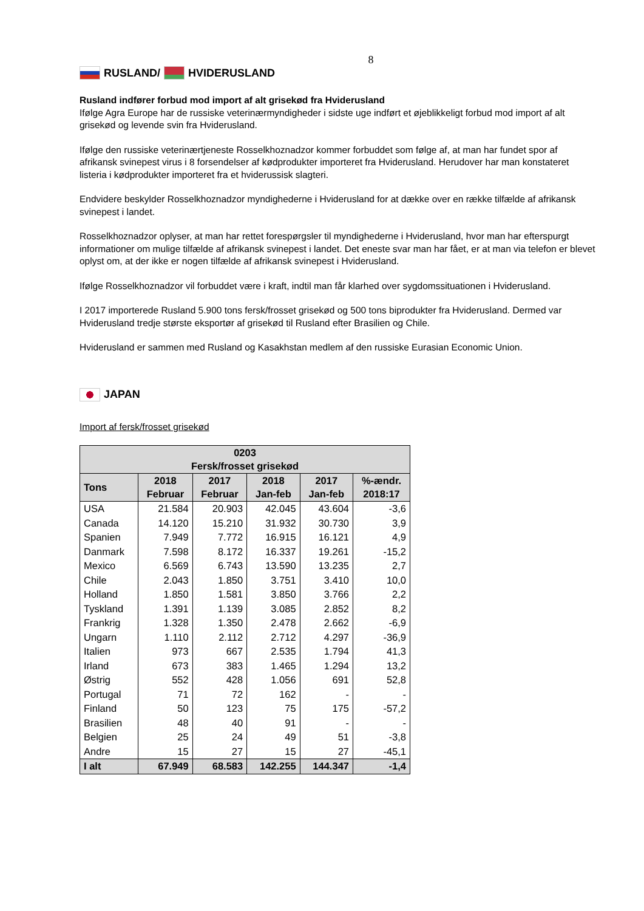8
RUSLAND/ HVIDERUSLAND
Rusland indfører forbud mod import af alt grisekød fra Hviderusland
Ifølge Agra Europe har de russiske veterinærmyndigheder i sidste uge indført et øjeblikkeligt forbud mod import af alt grisekød og levende svin fra Hviderusland.
Ifølge den russiske veterinærtjeneste Rosselkhoznadzor kommer forbuddet som følge af, at man har fundet spor af afrikansk svinepest virus i 8 forsendelser af kødprodukter importeret fra Hviderusland. Herudover har man konstateret listeria i kødprodukter importeret fra et hviderussisk slagteri.
Endvidere beskylder Rosselkhoznadzor myndighederne i Hviderusland for at dække over en række tilfælde af afrikansk svinepest i landet.
Rosselkhoznadzor oplyser, at man har rettet forespørgsler til myndighederne i Hviderusland, hvor man har efterspurgt informationer om mulige tilfælde af afrikansk svinepest i landet. Det eneste svar man har fået, er at man via telefon er blevet oplyst om, at der ikke er nogen tilfælde af afrikansk svinepest i Hviderusland.
Ifølge Rosselkhoznadzor vil forbuddet være i kraft, indtil man får klarhed over sygdomssituationen i Hviderusland.
I 2017 importerede Rusland 5.900 tons fersk/frosset grisekød og 500 tons biprodukter fra Hviderusland. Dermed var Hviderusland tredje største eksportør af grisekød til Rusland efter Brasilien og Chile.
Hviderusland er sammen med Rusland og Kasakhstan medlem af den russiske Eurasian Economic Union.
JAPAN
Import af fersk/frosset grisekød
| 0203 Fersk/frosset grisekød | | | | | |
| --- | --- | --- | --- | --- | --- |
| Tons | 2018 Februar | 2017 Februar | 2018 Jan-feb | 2017 Jan-feb | %-ændr. 2018:17 |
| USA | 21.584 | 20.903 | 42.045 | 43.604 | -3,6 |
| Canada | 14.120 | 15.210 | 31.932 | 30.730 | 3,9 |
| Spanien | 7.949 | 7.772 | 16.915 | 16.121 | 4,9 |
| Danmark | 7.598 | 8.172 | 16.337 | 19.261 | -15,2 |
| Mexico | 6.569 | 6.743 | 13.590 | 13.235 | 2,7 |
| Chile | 2.043 | 1.850 | 3.751 | 3.410 | 10,0 |
| Holland | 1.850 | 1.581 | 3.850 | 3.766 | 2,2 |
| Tyskland | 1.391 | 1.139 | 3.085 | 2.852 | 8,2 |
| Frankrig | 1.328 | 1.350 | 2.478 | 2.662 | -6,9 |
| Ungarn | 1.110 | 2.112 | 2.712 | 4.297 | -36,9 |
| Italien | 973 | 667 | 2.535 | 1.794 | 41,3 |
| Irland | 673 | 383 | 1.465 | 1.294 | 13,2 |
| Østrig | 552 | 428 | 1.056 | 691 | 52,8 |
| Portugal | 71 | 72 | 162 | - | - |
| Finland | 50 | 123 | 75 | 175 | -57,2 |
| Brasilien | 48 | 40 | 91 | - | - |
| Belgien | 25 | 24 | 49 | 51 | -3,8 |
| Andre | 15 | 27 | 15 | 27 | -45,1 |
| I alt | 67.949 | 68.583 | 142.255 | 144.347 | -1,4 |